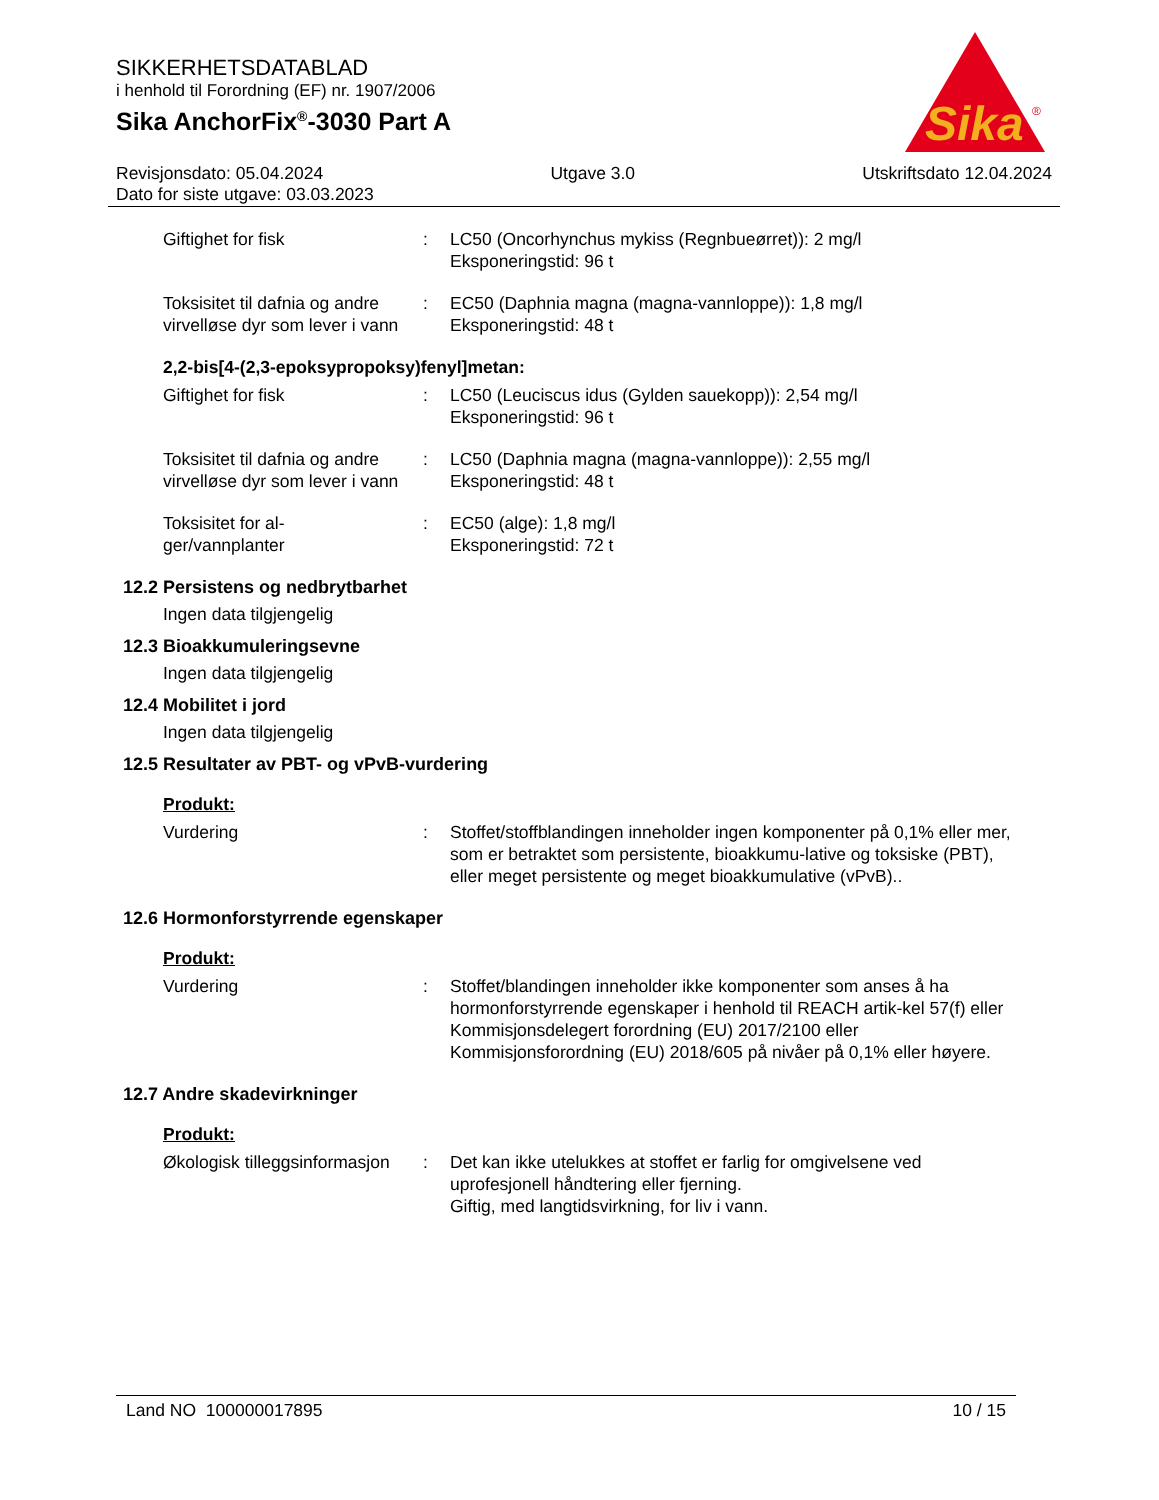SIKKERHETSDATABLAD
i henhold til Forordning (EF) nr. 1907/2006
Sika AnchorFix<sup>®</sup>-3030 Part A
Sika
®
Revisjonsdato: 05.04.2024 Utgave 3.0 Utskriftsdato 12.04.2024
Dato for siste utgave: 03.03.2023
Giftighet for fisk : LC50 (Oncorhynchus mykiss (Regnbueørret)): 2 mg/l
Eksponeringstid: 96 t
Toksisitet til dafnia og andre virvelløse dyr som lever i vann
: EC50 (Daphnia magna (magna-vannloppe)): 1,8 mg/l
Eksponeringstid: 48 t
2,2-bis[4-(2,3-epoksypropoksy)fenyl]metan:
Giftighet for fisk : LC50 (Leuciscus idus (Gylden sauekopp)): 2,54 mg/l
Eksponeringstid: 96 t
Toksisitet til dafnia og andre virvelløse dyr som lever i vann
: LC50 (Daphnia magna (magna-vannloppe)): 2,55 mg/l
Eksponeringstid: 48 t
Toksisitet for al-
ger/vannplanter
: EC50 (alge): 1,8 mg/l
Eksponeringstid: 72 t
12.2 Persistens og nedbrytbarhet
Ingen data tilgjengelig
12.3 Bioakkumuleringsevne
Ingen data tilgjengelig
12.4 Mobilitet i jord
Ingen data tilgjengelig
12.5 Resultater av PBT- og vPvB-vurdering
Produkt:
Vurdering : Stoffet/stoffblandingen inneholder ingen komponenter på 0,1% eller mer, som er betraktet som persistente, bioakkumu-lative og toksiske (PBT), eller meget persistente og meget bioakkumulative (vPvB)..
12.6 Hormonforstyrrende egenskaper
Produkt:
Vurdering : Stoffet/blandingen inneholder ikke komponenter som anses å ha hormonforstyrrende egenskaper i henhold til REACH artik-kel 57(f) eller Kommisjonsdelegert forordning (EU) 2017/2100 eller Kommisjonsforordning (EU) 2018/605 på nivåer på 0,1% eller høyere.
12.7 Andre skadevirkninger
Produkt:
Økologisk tilleggsinformasjon
: Det kan ikke utelukkes at stoffet er farlig for omgivelsene ved uprofesjonell håndtering eller fjerning.
Giftig, med langtidsvirkning, for liv i vann.
Land NO 100000017895 10 / 15